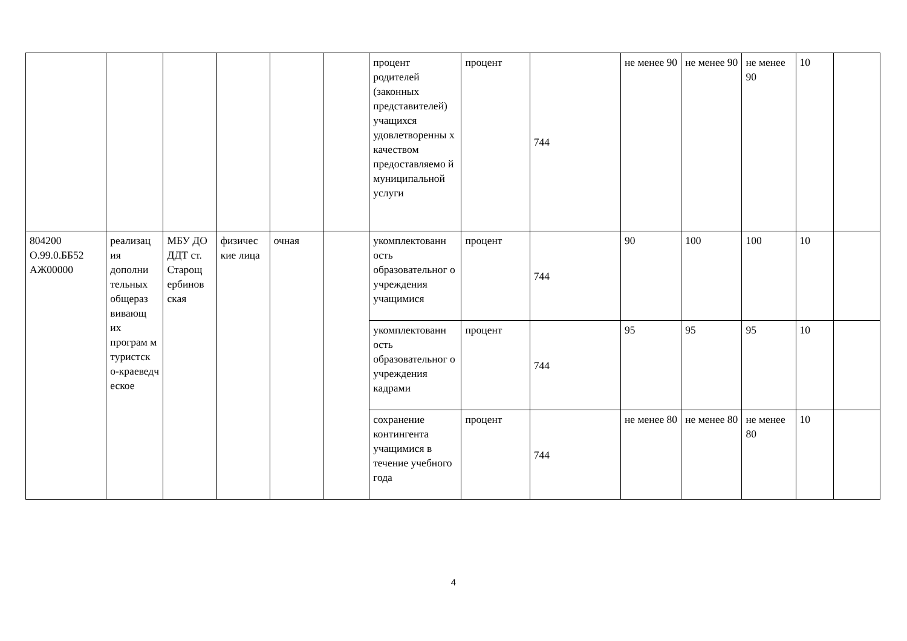| | | | | | | процент родителей (законных представителей) учащихся удовлетворенны х качеством предоставляемо й муниципальной услуги | процент | 744 | не менее 90 | не менее 90 | не менее 90 | 10 | |
| 804200 О.99.0.ББ52 АЖ00000 | реализац ия дополни тельных общераз вивающ их програм м туристск о-краеведч еское | МБУ ДО ДДТ ст. Старощ ербинов ская | физичес кие лица | очная | | укомплектованн ость образовательног о учреждения учащимися | процент | 744 | 90 | 100 | 100 | 10 | |
| | | | | | | укомплектованн ость образовательног о учреждения кадрами | процент | 744 | 95 | 95 | 95 | 10 | |
| | | | | | | сохранение контингента учащимися в течение учебного года | процент | 744 | не менее 80 | не менее 80 | не менее 80 | 10 | |
4